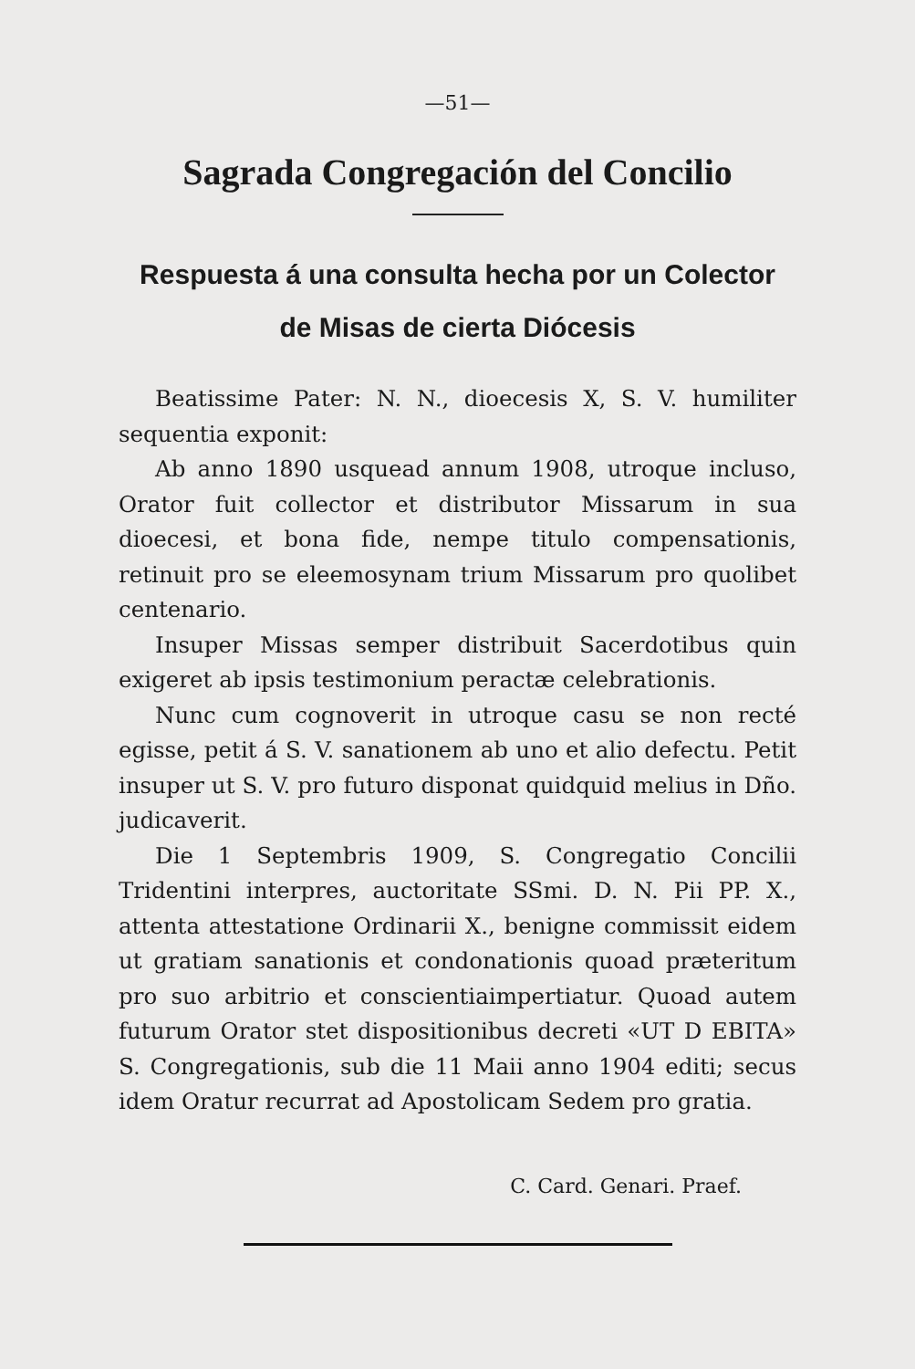—51—
Sagrada Congregación del Concilio
Respuesta á una consulta hecha por un Colector
de Misas de cierta Diócesis
Beatissime Pater: N. N., dioecesis X, S. V. humiliter sequentia exponit:
Ab anno 1890 usquead annum 1908, utroque incluso, Orator fuit collector et distributor Missarum in sua dioecesi, et bona fide, nempe titulo compensationis, retinuit pro se eleemosynam trium Missarum pro quolibet centenario.
Insuper Missas semper distribuit Sacerdotibus quin exigeret ab ipsis testimonium peractæ celebrationis.
Nunc cum cognoverit in utroque casu se non recté egisse, petit á S. V. sanationem ab uno et alio defectu. Petit insuper ut S. V. pro futuro disponat quidquid melius in Dño. judicaverit.
Die 1 Septembris 1909, S. Congregatio Concilii Tridentini interpres, auctoritate SSmi. D. N. Pii PP. X., attenta attestatione Ordinarii X., benigne commissit eidem ut gratiam sanationis et condonationis quoad præteritum pro suo arbitrio et conscientiaimpertiatur. Quoad autem futurum Orator stet dispositionibus decreti «UT D EBITA» S. Congregationis, sub die 11 Maii anno 1904 editi; secus idem Oratur recurrat ad Apostolicam Sedem pro gratia.
C. Card. Genari. Praef.